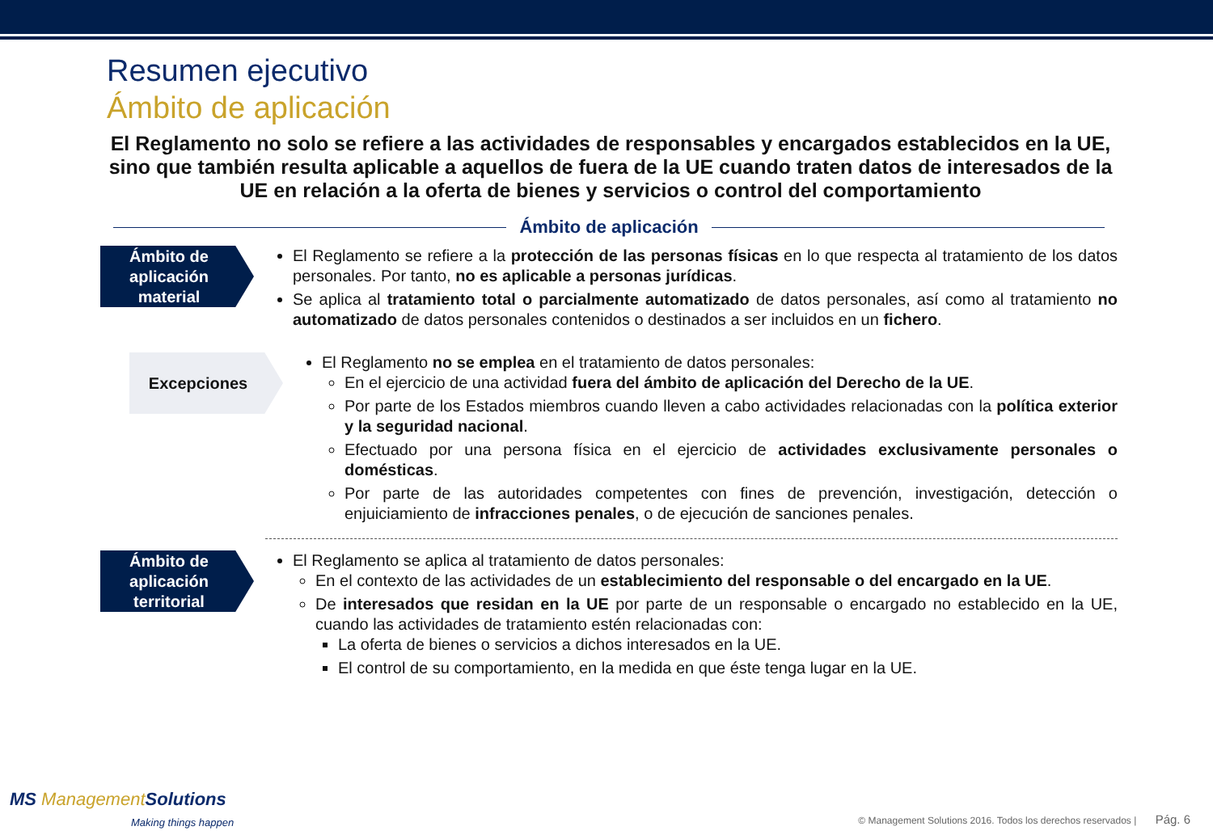Resumen ejecutivo
Ámbito de aplicación
El Reglamento no solo se refiere a las actividades de responsables y encargados establecidos en la UE, sino que también resulta aplicable a aquellos de fuera de la UE cuando traten datos de interesados de la UE en relación a la oferta de bienes y servicios o control del comportamiento
Ámbito de aplicación
Ámbito de aplicación material
El Reglamento se refiere a la protección de las personas físicas en lo que respecta al tratamiento de los datos personales. Por tanto, no es aplicable a personas jurídicas.
Se aplica al tratamiento total o parcialmente automatizado de datos personales, así como al tratamiento no automatizado de datos personales contenidos o destinados a ser incluidos en un fichero.
Excepciones
El Reglamento no se emplea en el tratamiento de datos personales:
En el ejercicio de una actividad fuera del ámbito de aplicación del Derecho de la UE.
Por parte de los Estados miembros cuando lleven a cabo actividades relacionadas con la política exterior y la seguridad nacional.
Efectuado por una persona física en el ejercicio de actividades exclusivamente personales o domésticas.
Por parte de las autoridades competentes con fines de prevención, investigación, detección o enjuiciamiento de infracciones penales, o de ejecución de sanciones penales.
Ámbito de aplicación territorial
El Reglamento se aplica al tratamiento de datos personales:
En el contexto de las actividades de un establecimiento del responsable o del encargado en la UE.
De interesados que residan en la UE por parte de un responsable o encargado no establecido en la UE, cuando las actividades de tratamiento estén relacionadas con:
La oferta de bienes o servicios a dichos interesados en la UE.
El control de su comportamiento, en la medida en que éste tenga lugar en la UE.
MS ManagementSolutions
Making things happen
© Management Solutions 2016. Todos los derechos reservados | Pág. 6